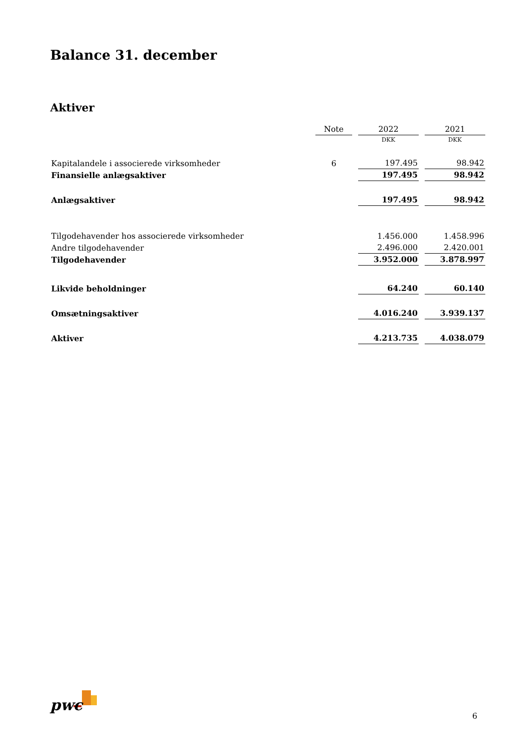Balance 31. december
Aktiver
| | Note | | 2022 | | 2021 |
| --- | --- | --- | --- | --- | --- |
| | | | DKK | | DKK |
| Kapitalandele i associerede virksomheder | 6 | | 197.495 | | 98.942 |
| Finansielle anlægsaktiver | | | 197.495 | | 98.942 |
| Anlægsaktiver | | | 197.495 | | 98.942 |
| Tilgodehavender hos associerede virksomheder | | | 1.456.000 | | 1.458.996 |
| Andre tilgodehavender | | | 2.496.000 | | 2.420.001 |
| Tilgodehavender | | | 3.952.000 | | 3.878.997 |
| Likvide beholdninger | | | 64.240 | | 60.140 |
| Omsætningsaktiver | | | 4.016.240 | | 3.939.137 |
| Aktiver | | | 4.213.735 | | 4.038.079 |
pwc
6